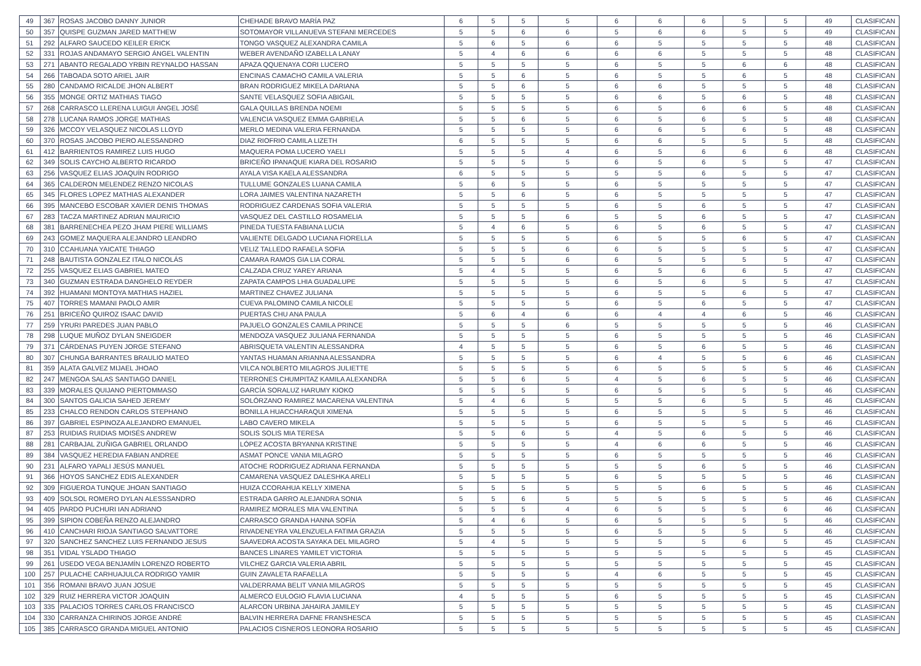| 49 | 367 | ROSAS JACOBO DANNY JUNIOR | CHEHADE BRAVO MARÍA PAZ | 6 | 5 | 5 | 5 | 6 | 6 | 6 | 5 | 5 | 49 | CLASIFICAN |
| 50 | 357 | QUISPE GUZMAN JARED MATTHEW | SOTOMAYOR VILLANUEVA STEFANI MERCEDES | 5 | 5 | 6 | 6 | 5 | 6 | 6 | 5 | 5 | 49 | CLASIFICAN |
| 51 | 292 | ALFARO SAUCEDO KEILER ERICK | TONGO VASQUEZ ALEXANDRA CAMILA | 5 | 6 | 5 | 6 | 6 | 5 | 5 | 5 | 5 | 48 | CLASIFICAN |
| 52 | 331 | ROJAS ANDAMAYO SERGIO ÁNGEL VALENTIN | WEBER AVENDAÑO IZABELLA LANAY | 5 | 4 | 6 | 6 | 6 | 6 | 5 | 5 | 5 | 48 | CLASIFICAN |
| 53 | 271 | ABANTO REGALADO YRBIN REYNALDO HASSAN | APAZA QQUENAYA CORI LUCERO | 5 | 5 | 5 | 5 | 6 | 5 | 5 | 6 | 6 | 48 | CLASIFICAN |
| 54 | 266 | TABOADA SOTO ARIEL JAIR | ENCINAS CAMACHO CAMILA VALERIA | 5 | 5 | 6 | 5 | 6 | 5 | 5 | 6 | 5 | 48 | CLASIFICAN |
| 55 | 280 | CANDAMO RICALDE JHON ALBERT | BRAN RODRIGUEZ MIKELA DARIANA | 5 | 5 | 6 | 5 | 6 | 6 | 5 | 5 | 5 | 48 | CLASIFICAN |
| 56 | 355 | MONGE ORTIZ MATHIAS TIAGO | SANTE VELASQUEZ SOFIA ABIGAIL | 5 | 5 | 5 | 5 | 6 | 6 | 5 | 6 | 5 | 48 | CLASIFICAN |
| 57 | 268 | CARRASCO LLERENA LUIGUI ÁNGEL JOSÉ | GALA QUILLAS BRENDA NOEMI | 5 | 5 | 5 | 5 | 6 | 5 | 6 | 6 | 5 | 48 | CLASIFICAN |
| 58 | 278 | LUCANA RAMOS JORGE MATHIAS | VALENCIA VASQUEZ EMMA GABRIELA | 5 | 5 | 6 | 5 | 6 | 5 | 6 | 5 | 5 | 48 | CLASIFICAN |
| 59 | 326 | MCCOY VELASQUEZ NICOLAS LLOYD | MERLO MEDINA VALERIA FERNANDA | 5 | 5 | 5 | 5 | 6 | 6 | 5 | 6 | 5 | 48 | CLASIFICAN |
| 60 | 370 | ROSAS JACOBO PIERO ALESSANDRO | DIAZ RIOFRIO CAMILA LIZETH | 6 | 5 | 5 | 5 | 6 | 6 | 5 | 5 | 5 | 48 | CLASIFICAN |
| 61 | 412 | BARRIENTOS RAMIREZ LUIS HUGO | MAQUERA POMA LUCERO YAELI | 5 | 5 | 5 | 4 | 6 | 5 | 6 | 6 | 6 | 48 | CLASIFICAN |
| 62 | 349 | SOLIS CAYCHO ALBERTO RICARDO | BRICEÑO IPANAQUE KIARA DEL ROSARIO | 5 | 5 | 5 | 5 | 6 | 5 | 6 | 5 | 5 | 47 | CLASIFICAN |
| 63 | 256 | VASQUEZ ELIAS JOAQUÍN RODRIGO | AYALA VISA KAELA ALESSANDRA | 6 | 5 | 5 | 5 | 5 | 5 | 6 | 5 | 5 | 47 | CLASIFICAN |
| 64 | 365 | CALDERON MELENDEZ RENZO NICOLAS | TULLUME GONZALES LUANA CAMILA | 5 | 6 | 5 | 5 | 6 | 5 | 5 | 5 | 5 | 47 | CLASIFICAN |
| 65 | 345 | FLORES LOPEZ MATHIAS ALEXANDER | LORA JAIMES VALENTINA NAZARETH | 5 | 5 | 6 | 5 | 6 | 5 | 5 | 5 | 5 | 47 | CLASIFICAN |
| 66 | 395 | MANCEBO ESCOBAR XAVIER DENIS THOMAS | RODRIGUEZ CARDENAS SOFIA VALERIA | 5 | 5 | 5 | 5 | 6 | 5 | 6 | 5 | 5 | 47 | CLASIFICAN |
| 67 | 283 | TACZA MARTINEZ ADRIAN MAURICIO | VASQUEZ DEL CASTILLO ROSAMELIA | 5 | 5 | 5 | 6 | 5 | 5 | 6 | 5 | 5 | 47 | CLASIFICAN |
| 68 | 381 | BARRENECHEA PEZO JHAM PIERE WILLIAMS | PINEDA TUESTA FABIANA LUCIA | 5 | 4 | 6 | 5 | 6 | 5 | 6 | 5 | 5 | 47 | CLASIFICAN |
| 69 | 243 | GOMEZ MAQUERA ALEJANDRO LEANDRO | VALIENTE DELGADO LUCIANA FIORELLA | 5 | 5 | 5 | 5 | 6 | 5 | 5 | 6 | 5 | 47 | CLASIFICAN |
| 70 | 310 | CCAHUANA YAICATE THIAGO | VELIZ TALLEDO RAFAELA SOFIA | 5 | 5 | 5 | 6 | 6 | 5 | 5 | 5 | 5 | 47 | CLASIFICAN |
| 71 | 248 | BAUTISTA GONZALEZ ITALO NICOLÁS | CAMARA RAMOS GIA LIA CORAL | 5 | 5 | 5 | 6 | 6 | 5 | 5 | 5 | 5 | 47 | CLASIFICAN |
| 72 | 255 | VASQUEZ ELIAS GABRIEL MATEO | CALZADA CRUZ YAREY ARIANA | 5 | 4 | 5 | 5 | 6 | 5 | 6 | 6 | 5 | 47 | CLASIFICAN |
| 73 | 340 | GUZMAN ESTRADA DANGHELO REYDER | ZAPATA CAMPOS LHIA GUADALUPE | 5 | 5 | 5 | 5 | 6 | 5 | 6 | 5 | 5 | 47 | CLASIFICAN |
| 74 | 392 | HUAMANI MONTOYA MATHIAS HAZIEL | MARTINEZ CHAVEZ JULIANA | 5 | 5 | 5 | 5 | 6 | 5 | 5 | 6 | 5 | 47 | CLASIFICAN |
| 75 | 407 | TORRES MAMANI PAOLO AMIR | CUEVA PALOMINO CAMILA NICOLE | 5 | 5 | 5 | 5 | 6 | 5 | 6 | 5 | 5 | 47 | CLASIFICAN |
| 76 | 251 | BRICEÑO QUIROZ ISAAC DAVID | PUERTAS CHU ANA PAULA | 5 | 6 | 4 | 6 | 6 | 4 | 4 | 6 | 5 | 46 | CLASIFICAN |
| 77 | 259 | YRURI PAREDES JUAN PABLO | PAJUELO GONZALES CAMILA PRINCE | 5 | 5 | 5 | 6 | 5 | 5 | 5 | 5 | 5 | 46 | CLASIFICAN |
| 78 | 298 | LUQUE MUÑOZ DYLAN SNEIGDER | MENDOZA VASQUEZ JULIANA FERNANDA | 5 | 5 | 5 | 5 | 6 | 5 | 5 | 5 | 5 | 46 | CLASIFICAN |
| 79 | 371 | CÁRDENAS PUYEN JORGE STEFANO | ABRISQUETA VALENTIN ALESSANDRA | 4 | 5 | 5 | 5 | 6 | 5 | 6 | 5 | 5 | 46 | CLASIFICAN |
| 80 | 307 | CHUNGA BARRANTES BRAULIO MATEO | YANTAS HUAMAN ARIANNA ALESSANDRA | 5 | 5 | 5 | 5 | 6 | 4 | 5 | 5 | 6 | 46 | CLASIFICAN |
| 81 | 359 | ALATA GALVEZ MIJAEL JHOAO | VILCA NOLBERTO MILAGROS JULIETTE | 5 | 5 | 5 | 5 | 6 | 5 | 5 | 5 | 5 | 46 | CLASIFICAN |
| 82 | 247 | MENGOA SALAS SANTIAGO DANIEL | TERRONES CHUMPITAZ KAMILA ALEXANDRA | 5 | 5 | 6 | 5 | 4 | 5 | 6 | 5 | 5 | 46 | CLASIFICAN |
| 83 | 339 | MORALES QUIJANO PIERTOMMASO | GARCÍA SORALUZ HARUMY KIOKO | 5 | 5 | 5 | 5 | 6 | 5 | 5 | 5 | 5 | 46 | CLASIFICAN |
| 84 | 300 | SANTOS GALICIA SAHED JEREMY | SOLÓRZANO RAMIREZ MACARENA VALENTINA | 5 | 4 | 6 | 5 | 5 | 5 | 6 | 5 | 5 | 46 | CLASIFICAN |
| 85 | 233 | CHALCO RENDON CARLOS STEPHANO | BONILLA HUACCHARAQUI XIMENA | 5 | 5 | 5 | 5 | 6 | 5 | 5 | 5 | 5 | 46 | CLASIFICAN |
| 86 | 397 | GABRIEL ESPINOZA ALEJANDRO EMANUEL | LABO CAVERO MIKELA | 5 | 5 | 5 | 5 | 6 | 5 | 5 | 5 | 5 | 46 | CLASIFICAN |
| 87 | 253 | RUIDIAS RUIDIAS MOISÉS ANDREW | SOLIS SOLIS MIA TERESA | 5 | 5 | 6 | 5 | 4 | 5 | 6 | 5 | 5 | 46 | CLASIFICAN |
| 88 | 281 | CARBAJAL ZUÑIGA GABRIEL ORLANDO | LÓPEZ ACOSTA BRYANNA KRISTINE | 5 | 5 | 5 | 5 | 4 | 6 | 6 | 5 | 5 | 46 | CLASIFICAN |
| 89 | 384 | VASQUEZ HEREDIA FABIAN ANDREE | ASMAT PONCE VANIA MILAGRO | 5 | 5 | 5 | 5 | 6 | 5 | 5 | 5 | 5 | 46 | CLASIFICAN |
| 90 | 231 | ALFARO YAPALI JESÚS MANUEL | ATOCHE RODRIGUEZ ADRIANA FERNANDA | 5 | 5 | 5 | 5 | 5 | 5 | 6 | 5 | 5 | 46 | CLASIFICAN |
| 91 | 366 | HOYOS SANCHEZ EDIS ALEXANDER | CAMARENA VASQUEZ DALESHKA ARELI | 5 | 5 | 5 | 5 | 6 | 5 | 5 | 5 | 5 | 46 | CLASIFICAN |
| 92 | 309 | FIGUEROA TUNQUE JHOAN SANTIAGO | HUIZA CCORAHUA KELLY XIMENA | 5 | 5 | 5 | 5 | 5 | 5 | 6 | 5 | 5 | 46 | CLASIFICAN |
| 93 | 409 | SOLSOL ROMERO DYLAN ALESSSANDRO | ESTRADA GARRO ALEJANDRA SONIA | 5 | 5 | 6 | 5 | 5 | 5 | 5 | 5 | 5 | 46 | CLASIFICAN |
| 94 | 405 | PARDO PUCHURI IAN ADRIANO | RAMIREZ MORALES MIA VALENTINA | 5 | 5 | 5 | 4 | 6 | 5 | 5 | 5 | 6 | 46 | CLASIFICAN |
| 95 | 399 | SIPION COBEÑA RENZO ALEJANDRO | CARRASCO GRANDA HANNA SOFÍA | 5 | 4 | 6 | 5 | 6 | 5 | 5 | 5 | 5 | 46 | CLASIFICAN |
| 96 | 410 | CANCHARI RIOJA SANTIAGO SALVATTORE | RIVADENEYRA VALENZUELA FATIMA GRAZIA | 5 | 5 | 5 | 5 | 6 | 5 | 5 | 5 | 5 | 46 | CLASIFICAN |
| 97 | 320 | SANCHEZ SANCHEZ LUIS FERNANDO JESUS | SAAVEDRA ACOSTA SAYAKA DEL MILAGRO | 5 | 4 | 5 | 5 | 5 | 5 | 5 | 6 | 5 | 45 | CLASIFICAN |
| 98 | 351 | VIDAL YSLADO THIAGO | BANCES LINARES YAMILET VICTORIA | 5 | 5 | 5 | 5 | 5 | 5 | 5 | 5 | 5 | 45 | CLASIFICAN |
| 99 | 261 | USEDO VEGA BENJAMÍN LORENZO ROBERTO | VILCHEZ GARCIA VALERIA ABRIL | 5 | 5 | 5 | 5 | 5 | 5 | 5 | 5 | 5 | 45 | CLASIFICAN |
| 100 | 257 | PULACHE CARHUAJULCA RODRIGO YAMIR | GUIN ZAVALETA RAFAELLA | 5 | 5 | 5 | 5 | 4 | 6 | 5 | 5 | 5 | 45 | CLASIFICAN |
| 101 | 356 | ROMANI BRAVO JUAN JOSUE | VALDERRAMA BELIT VANIA MILAGROS | 5 | 5 | 5 | 5 | 5 | 5 | 5 | 5 | 5 | 45 | CLASIFICAN |
| 102 | 329 | RUIZ HERRERA VICTOR JOAQUIN | ALMERCO EULOGIO FLAVIA LUCIANA | 4 | 5 | 5 | 5 | 6 | 5 | 5 | 5 | 5 | 45 | CLASIFICAN |
| 103 | 335 | PALACIOS TORRES CARLOS FRANCISCO | ALARCON URBINA JAHAIRA JAMILEY | 5 | 5 | 5 | 5 | 5 | 5 | 5 | 5 | 5 | 45 | CLASIFICAN |
| 104 | 330 | CARRANZA CHIRINOS JORGE ANDRÉ | BALVIN HERRERA DAFNE FRANSHESCA | 5 | 5 | 5 | 5 | 5 | 5 | 5 | 5 | 5 | 45 | CLASIFICAN |
| 105 | 385 | CARRASCO GRANDA MIGUEL ANTONIO | PALACIOS CISNEROS LEONORA ROSARIO | 5 | 5 | 5 | 5 | 5 | 5 | 5 | 5 | 5 | 45 | CLASIFICAN |